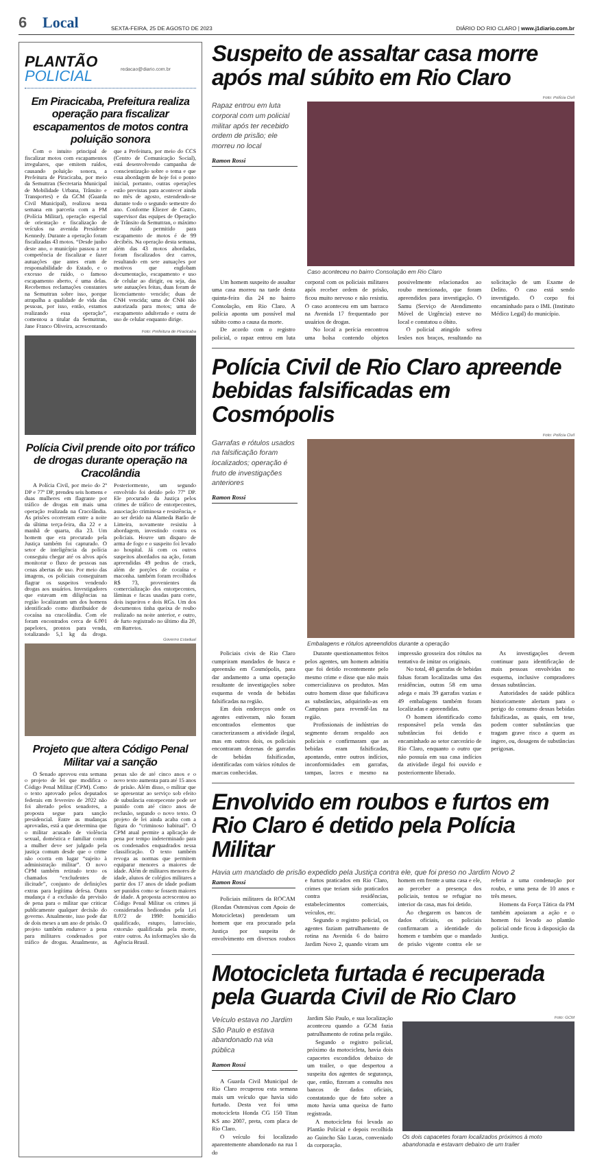6 Local SEXTA-FEIRA, 25 DE AGOSTO DE 2023 DIÁRIO DO RIO CLARO | www.j1diario.com.br
PLANTÃO
POLICIAL
redacao@diario.com.br
Em Piracicaba, Prefeitura realiza operação para fiscalizar escapamentos de motos contra poluição sonora
Com o intuito principal de fiscalizar motos com escapamentos irregulares, que emitem ruídos, causando poluição sonora, a Prefeitura de Piracicaba, por meio da Semuttran (Secretaria Municipal de Mobilidade Urbana, Trânsito e Transportes) e da GCM (Guarda Civil Municipal), realizou nesta semana em parceria com a PM (Polícia Militar), operação especial de orientação e fiscalização de veículos na avenida Presidente Kennedy. Durante a operação foram fiscalizadas 43 motos. “Desde junho deste ano, o município passou a ter competência de fiscalizar e fazer autuações que antes eram de responsabilidade do Estado, e o excesso de ruído, o famoso escapamento aberto, é uma delas. Recebemos reclamações constantes na Semuttran sobre isso, porque atrapalha a qualidade de vida das pessoas, por isso, então, estamos realizando essa operação”, comentou a titular da Semuttran, Jane Franco Oliveira, acrescentando que a Prefeitura, por meio do CCS (Centro de Comunicação Social), está desenvolvendo campanha de conscientização sobre o tema e que essa abordagem de hoje foi o ponto inicial, portanto, outras operações estão previstas para acontecer ainda no mês de agosto, estendendo-se durante todo o segundo semestre do ano. Conforme Eliezer de Castro, supervisor das equipes de Operação de Trânsito da Semuttran, o máximo de ruído permitido para escapamento de motos é de 99 decibéis. Na operação desta semana, além das 43 motos abordadas, foram fiscalizados dez carros, resultando em sete autuações por motivos que englobam documentação, escapamento e uso de celular ao dirigir, ou seja, das sete autuações feitas, duas foram de licenciamento vencido; duas de CNH vencida; uma de CNH não autorizada para motos; uma de escapamento adulterado e outra de uso de celular enquanto dirige.
Foto: Prefeitura de Piracicaba
Polícia Civil prende oito por tráfico de drogas durante operação na Cracolândia
A Polícia Civil, por meio do 2º DP e 77º DP, prendeu seis homens e duas mulheres em flagrante por tráfico de drogas em mais uma operação realizada na Cracolândia. As prisões ocorreram entre a noite da última terça-feira, dia 22 e a manhã de quarta, dia 23. Um homem que era procurado pela Justiça também foi capturado. O setor de inteligência da polícia conseguiu chegar até os alvos após monitorar o fluxo de pessoas nas cenas abertas de uso. Por meio das imagens, os policiais conseguiram flagrar os suspeitos vendendo drogas aos usuários. Investigadores que estavam em diligências na região localizaram um dos homens identificado como distribuidor de cocaína na cracolândia. Com ele foram encontrados cerca de 6.001 papelotes, prontos para venda, totalizando 5,1 kg da droga. Posteriormente, um segundo envolvido foi detido pelo 77º DP. Ele procurado da Justiça pelos crimes de tráfico de entorpecentes, associação criminosa e resistência, e ao ser detido na Alameda Barão de Limeira, novamente resistiu à abordagem, investindo contra os policiais. Houve um disparo de arma de fogo e o suspeito foi levado ao hospital. Já com os outros suspeitos abordados na ação, foram apreendidas 49 pedras de crack, além de porções de cocaína e maconha. também foram recolhidos R$ 73, provenientes da comercialização dos entorpecentes, lâminas e facas usadas para corte, dois isqueiros e dois RGs. Um dos documentos tinha queixa de roubo realizado na noite anterior, e outro, de furto registrado no último dia 20, em Barretos.
Governo Estadual
Projeto que altera Código Penal Militar vai a sanção
O Senado aprovou esta semana o projeto de lei que modifica o Código Penal Militar (CPM). Como o texto aprovado pelos deputados federais em fevereiro de 2022 não foi alterado pelos senadores, a proposta segue para sanção presidencial. Entre as mudanças aprovadas, está a que determina que o militar acusado de violência sexual, doméstica e familiar contra a mulher deve ser julgado pela justiça comum desde que o crime não ocorra em lugar “sujeito à administração militar”. O novo CPM também retirado texto os chamados “excludentes de ilicitude”, conjunto de definições extras para legítima defesa. Outra mudança é a exclusão da previsão de pena para o militar que criticar publicamente qualquer decisão do governo. Atualmente, isso pode dar de dois meses a um ano de prisão. O projeto também endurece a pena para militares condenados por tráfico de drogas. Atualmente, as penas são de até cinco anos e o novo texto aumenta para até 15 anos de prisão. Além disso, o militar que se apresentar ao serviço sob efeito de substância entorpecente pode ser punido com até cinco anos de reclusão, segundo o novo texto. O projeto de lei ainda acaba com a figura do “criminoso habitual”. O CPM atual permite a aplicação de pena por tempo indeterminado para os condenados enquadrados nessa classificação. O texto também revoga as normas que permitem equiparar menores a maiores de idade. Além de militares menores de idade, alunos de colégios militares a partir dos 17 anos de idade podiam ser punidos como se fossem maiores de idade. A proposta acrescentou ao Código Penal Militar os crimes já considerados hediondos pela Lei 8.072 de 1990: homicídio qualificado, estupro, latrocínio, extorsão qualificada pela morte, entre outros. As informações são da Agência Brasil.
Suspeito de assaltar casa morre após mal súbito em Rio Claro
Foto: Polícia Civil
Rapaz entrou em luta corporal com um policial militar após ter recebido ordem de prisão; ele morreu no local
Ramon Rossi
Caso aconteceu no bairro Consolação em Rio Claro
Um homem suspeito de assaltar uma casa morreu na tarde desta quinta-feira dia 24 no bairro Consolação, em Rio Claro. A polícia aponta um possível mal súbito como a causa da morte.
De acordo com o registro policial, o rapaz entrou em luta corporal com os policiais militares após receber ordem de prisão, ficou muito nervoso e não resistiu. O caso aconteceu em um barraco na Avenida 17 frequentado por usuários de drogas.
No local a perícia encontrou uma bolsa contendo objetos possivelmente relacionados ao roubo mencionado, que foram apreendidos para investigação. O Samu (Serviço de Atendimento Móvel de Urgência) esteve no local e constatou o óbito.
O policial atingido sofreu lesões nos braços, resultando na solicitação de um Exame de Delito. O caso está sendo investigado. O corpo foi encaminhado para o IML (Instituto Médico Legal) do município.
Polícia Civil de Rio Claro apreende bebidas falsificadas em Cosmópolis
Foto: Polícia Civil
Garrafas e rótulos usados na falsificação foram localizados; operação é fruto de investigações anteriores
Ramon Rossi
Embalagens e rótulos apreendidos durante a operação
Policiais civis de Rio Claro cumpriram mandados de busca e apreensão em Cosmópolis, para dar andamento a uma operação resultante de investigações sobre esquema de venda de bebidas falsificadas na região.
Em dois endereços onde os agentes estiveram, não foram encontrados elementos que caracterizassem a atividade ilegal, mas em outros dois, os policiais encontraram dezenas de garrafas de bebidas falsificadas, identificadas com vários rótulos de marcas conhecidas.
Durante questionamentos feitos pelos agentes, um homem admitiu que foi detido recentemente pelo mesmo crime e disse que não mais comercializava os produtos. Mas outro homem disse que falsificava as substâncias, adquirindo-as em Campinas para revendê-las na região.
Profissionais de indústrias do segmento deram respaldo aos policiais e confirmaram que as bebidas eram falsificadas, apontando, entre outros indícios, inconformidades em garrafas, tampas, lacres e mesmo na impressão grosseira dos rótulos na tentativa de imitar os originais.
No total, 40 garrafas de bebidas falsas foram localizadas uma das residências, outras 58 em uma adega e mais 39 garrafas vazias e 49 embalagens também foram localizadas e apreendidas.
O homem identificado como responsável pela venda das substâncias foi detido e encaminhado ao setor carcerário de Rio Claro, enquanto o outro que não possuía em sua casa indícios da atividade ilegal foi ouvido e posteriormente liberado.
As investigações devem continuar para identificação de mais pessoas envolvidas no esquema, inclusive compradores dessas substâncias.
Autoridades de saúde pública historicamente alertam para o perigo do consumo dessas bebidas falsificadas, as quais, em tese, podem conter substâncias que tragam grave risco a quem as ingere, ou, dosagens de substâncias perigosas.
Envolvido em roubos e furtos em Rio Claro é detido pela Polícia Militar
Havia um mandado de prisão expedido pela Justiça contra ele, que foi preso no Jardim Novo 2
Ramon Rossi
Policiais militares da ROCAM (Rondas Ostensivas com Apoio de Motocicletas) prenderam um homem que era procurado pela Justiça por suspeita de envolvimento em diversos roubos e furtos praticados em Rio Claro, crimes que teriam sido praticados contra residências, estabelecimentos comerciais, veículos, etc.
Segundo o registro policial, os agentes faziam patrulhamento de rotina na Avenida 6 do bairro Jardim Novo 2, quando viram um homem em frente a uma casa e ele, ao perceber a presença dos policiais, tentou se refugiar no interior da casa, mas foi detido.
Ao chegarem os bancos de dados oficiais, os policiais confirmaram a identidade do homem e também que o mandado de prisão vigente contra ele se referia a uma condenação por roubo, e uma pena de 10 anos e três meses.
Homens da Força Tática da PM também apoiaram a ação e o homem foi levado ao plantão policial onde ficou à disposição da Justiça.
Motocicleta furtada é recuperada pela Guarda Civil de Rio Claro
Veículo estava no Jardim São Paulo e estava abandonado na via pública
Ramon Rossi
A Guarda Civil Municipal de Rio Claro recuperou esta semana mais um veículo que havia sido furtado. Desta vez foi uma motocicleta Honda CG 150 Titan KS ano 2007, preta, com placa de Rio Claro.
O veículo foi localizado aparentemente abandonado na rua 1 do
Jardim São Paulo, e sua localização aconteceu quando a GCM fazia patrulhamento de rotina pela região.
Segundo o registro policial, próximo da motocicleta, havia dois capacetes escondidos debaixo de um trailer, o que despertou a suspeita dos agentes de segurança, que, então, fizeram a consulta nos bancos de dados oficiais, constatando que de fato sobre a moto havia uma queixa de furto registrada.
A motocicleta foi levada ao Plantão Policial e depois recolhida ao Guincho São Lucas, conveniado da corporação.
Foto: GCM
Os dois capacetes foram localizados próximos à moto abandonada e estavam debaixo de um trailer